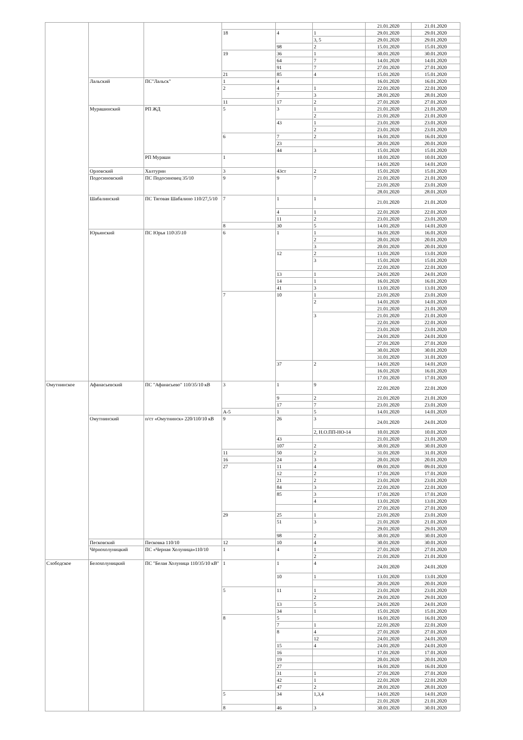| | | | | | | 21.01.2020 | 21.01.2020 |
| | | | 18 | 4 | 1 | 29.01.2020 | 29.01.2020 |
| | | | | | 3, 5 | 29.01.2020 | 29.01.2020 |
| | | | | 98 | 2 | 15.01.2020 | 15.01.2020 |
| | | | 19 | 36 | 1 | 30.01.2020 | 30.01.2020 |
| | | | | 64 | 7 | 14.01.2020 | 14.01.2020 |
| | | | | 91 | 7 | 27.01.2020 | 27.01.2020 |
| | | | 21 | 85 | 4 | 15.01.2020 | 15.01.2020 |
| | Лальский | ПС"Лальск" | 1 | 4 | | 16.01.2020 | 16.01.2020 |
| | | | 2 | 4 | 1 | 22.01.2020 | 22.01.2020 |
| | | | | 7 | 3 | 28.01.2020 | 28.01.2020 |
| | | | 11 | 17 | 2 | 27.01.2020 | 27.01.2020 |
| | Мурашинский | РП ЖД | 5 | 3 | 1 | 21.01.2020 | 21.01.2020 |
| | | | | | 2 | 21.01.2020 | 21.01.2020 |
| | | | | 43 | 1 | 23.01.2020 | 23.01.2020 |
| | | | | | 2 | 23.01.2020 | 23.01.2020 |
| | | | 6 | 7 | 2 | 16.01.2020 | 16.01.2020 |
| | | | | 23 | | 20.01.2020 | 20.01.2020 |
| | | | | 44 | 3 | 15.01.2020 | 15.01.2020 |
| | | РП Мураши | 1 | | | 10.01.2020 | 10.01.2020 |
| | | | | | | 14.01.2020 | 14.01.2020 |
| | Орловский | Халтурин | 3 | 43ст | 2 | 15.01.2020 | 15.01.2020 |
| | Подосиновский | ПС Подосиновец 35/10 | 9 | 9 | 7 | 21.01.2020 | 21.01.2020 |
| | | | | | | 23.01.2020 | 23.01.2020 |
| | | | | | | 28.01.2020 | 28.01.2020 |
| | Шабалинский | ПС Тяговая Шабалино 110/27,5/10 | 7 | 1 | 1 | 21.01.2020 | 21.01.2020 |
| | | | | 4 | 1 | 22.01.2020 | 22.01.2020 |
| | | | | 11 | 2 | 23.01.2020 | 23.01.2020 |
| | | | 8 | 30 | 5 | 14.01.2020 | 14.01.2020 |
| | Юрьянский | ПС Юрья 110\35\10 | 6 | 1 | 1 | 16.01.2020 | 16.01.2020 |
| | | | | | 2 | 20.01.2020 | 20.01.2020 |
| | | | | | 3 | 20.01.2020 | 20.01.2020 |
| | | | | 12 | 2 | 13.01.2020 | 13.01.2020 |
| | | | | | 3 | 15.01.2020 | 15.01.2020 |
| | | | | | | 22.01.2020 | 22.01.2020 |
| | | | | 13 | 1 | 24.01.2020 | 24.01.2020 |
| | | | | 14 | 1 | 16.01.2020 | 16.01.2020 |
| | | | | 41 | 3 | 13.01.2020 | 13.01.2020 |
| | | | 7 | 10 | 1 | 23.01.2020 | 23.01.2020 |
| | | | | | 2 | 14.01.2020 | 14.01.2020 |
| | | | | | | 21.01.2020 | 21.01.2020 |
| | | | | | 3 | 21.01.2020 | 21.01.2020 |
| | | | | | | 22.01.2020 | 22.01.2020 |
| | | | | | | 23.01.2020 | 23.01.2020 |
| | | | | | | 24.01.2020 | 24.01.2020 |
| | | | | | | 27.01.2020 | 27.01.2020 |
| | | | | | | 30.01.2020 | 30.01.2020 |
| | | | | | | 31.01.2020 | 31.01.2020 |
| | | | | 37 | 2 | 14.01.2020 | 14.01.2020 |
| | | | | | | 16.01.2020 | 16.01.2020 |
| | | | | | | 17.01.2020 | 17.01.2020 |
| Омутнинское | Афанасьевский | ПС "Афанасьево" 110/35/10 кВ | 3 | 1 | 9 | 22.01.2020 | 22.01.2020 |
| | | | | 9 | 2 | 21.01.2020 | 21.01.2020 |
| | | | | 17 | 7 | 23.01.2020 | 23.01.2020 |
| | | | А-5 | 1 | 5 | 14.01.2020 | 14.01.2020 |
| | Омутнинский | п/ст «Омутнинск» 220/110/10 кВ | 9 | 26 | 3 | 24.01.2020 | 24.01.2020 |
| | | | | | 2, Н.О.ПП-НО-14 | 10.01.2020 | 10.01.2020 |
| | | | | 43 | | 21.01.2020 | 21.01.2020 |
| | | | | 107 | 2 | 30.01.2020 | 30.01.2020 |
| | | | 11 | 50 | 2 | 31.01.2020 | 31.01.2020 |
| | | | 16 | 24 | 3 | 20.01.2020 | 20.01.2020 |
| | | | 27 | 11 | 4 | 09.01.2020 | 09.01.2020 |
| | | | | 12 | 2 | 17.01.2020 | 17.01.2020 |
| | | | | 21 | 2 | 23.01.2020 | 23.01.2020 |
| | | | | 84 | 3 | 22.01.2020 | 22.01.2020 |
| | | | | 85 | 3 | 17.01.2020 | 17.01.2020 |
| | | | | | 4 | 13.01.2020 | 13.01.2020 |
| | | | | | | 27.01.2020 | 27.01.2020 |
| | | | 29 | 25 | 1 | 23.01.2020 | 23.01.2020 |
| | | | | 51 | 3 | 21.01.2020 | 21.01.2020 |
| | | | | | | 29.01.2020 | 29.01.2020 |
| | | | | 98 | 2 | 30.01.2020 | 30.01.2020 |
| | Песковский | Песковка 110/10 | 12 | 10 | 4 | 30.01.2020 | 30.01.2020 |
| | Чёрнохолуницкий | ПС «Черная Холуница»110/10 | 1 | 4 | 1 | 27.01.2020 | 27.01.2020 |
| | | | | | 2 | 21.01.2020 | 21.01.2020 |
| Слободское | Белохолуницкий | ПС "Белая Холуница 110/35/10 кВ" | 1 | 1 | 4 | 24.01.2020 | 24.01.2020 |
| | | | | 10 | 1 | 13.01.2020 | 13.01.2020 |
| | | | | | | 20.01.2020 | 20.01.2020 |
| | | | 5 | 11 | 1 | 23.01.2020 | 23.01.2020 |
| | | | | | 2 | 29.01.2020 | 29.01.2020 |
| | | | | 13 | 5 | 24.01.2020 | 24.01.2020 |
| | | | | 34 | 1 | 15.01.2020 | 15.01.2020 |
| | | | 8 | 5 | | 16.01.2020 | 16.01.2020 |
| | | | | 7 | 1 | 22.01.2020 | 22.01.2020 |
| | | | | 8 | 4 | 27.01.2020 | 27.01.2020 |
| | | | | | 12 | 24.01.2020 | 24.01.2020 |
| | | | | 15 | 4 | 24.01.2020 | 24.01.2020 |
| | | | | 16 | | 17.01.2020 | 17.01.2020 |
| | | | | 19 | | 20.01.2020 | 20.01.2020 |
| | | | | 27 | | 16.01.2020 | 16.01.2020 |
| | | | | 31 | 1 | 27.01.2020 | 27.01.2020 |
| | | | | 42 | 1 | 22.01.2020 | 22.01.2020 |
| | | | | 47 | 2 | 28.01.2020 | 28.01.2020 |
| | | | 5 | 34 | 1,3,4 | 14.01.2020 | 14.01.2020 |
| | | | | | | 21.01.2020 | 21.01.2020 |
| | | | 8 | 46 | 3 | 30.01.2020 | 30.01.2020 |